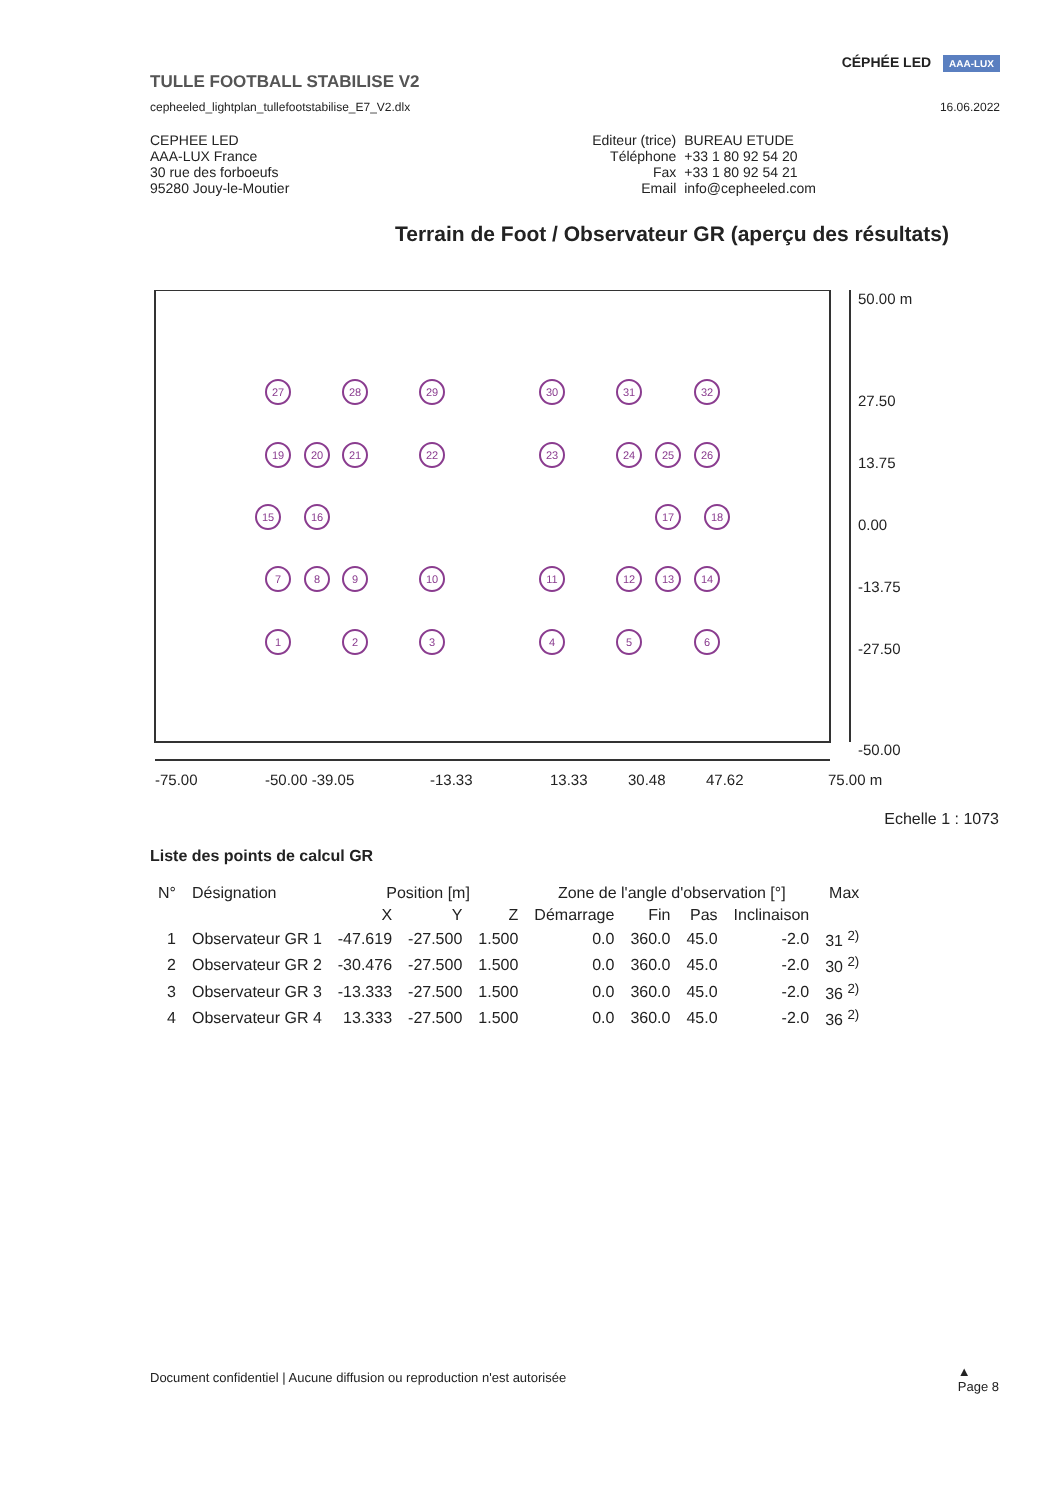CÉPHÉE LED AAA-LUX
TULLE FOOTBALL STABILISE V2
16.06.2022
cepheeled_lightplan_tullefootstabilise_E7_V2.dlx
CEPHEE LED
AAA-LUX France
30 rue des forboeufs
95280 Jouy-le-Moutier
| Editeur (trice) | BUREAU ETUDE |
| Téléphone | +33 1 80 92 54 20 |
| Fax | +33 1 80 92 54 21 |
| Email | info@cepheeled.com |
Terrain de Foot / Observateur GR (aperçu des résultats)
50.00 m
27.50
13.75
0.00
-13.75
-27.50
-50.00
-75.00
-50.00 -39.05
-13.33
13.33
30.48
47.62
75.00 m
27
28
29
30
31
32
19
20
21
22
23
24
25
26
15
16
17
18
7
8
9
10
11
12
13
14
1
2
3
4
5
6
Echelle 1 : 1073
Liste des points de calcul GR
| N° | Désignation | Position [m] | | | Zone de l'angle d'observation [°] | | | | Max |
| --- | --- | --- | --- | --- | --- | --- | --- | --- | --- |
| | | X | Y | Z | Démarrage | Fin | Pas | Inclinaison | |
| 1 | Observateur GR 1 | -47.619 | -27.500 | 1.500 | 0.0 | 360.0 | 45.0 | -2.0 | 31 <sup>2)</sup> |
| 2 | Observateur GR 2 | -30.476 | -27.500 | 1.500 | 0.0 | 360.0 | 45.0 | -2.0 | 30 <sup>2)</sup> |
| 3 | Observateur GR 3 | -13.333 | -27.500 | 1.500 | 0.0 | 360.0 | 45.0 | -2.0 | 36 <sup>2)</sup> |
| 4 | Observateur GR 4 | 13.333 | -27.500 | 1.500 | 0.0 | 360.0 | 45.0 | -2.0 | 36 <sup>2)</sup> |
Document confidentiel | Aucune diffusion ou reproduction n'est autorisée
▲
Page 8